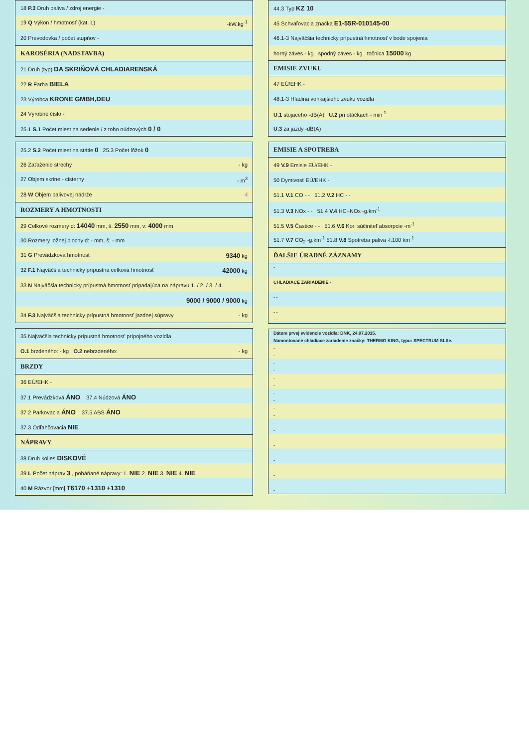| 18 P.3 Druh paliva / zdroj energie - |
| 19 Q Výkon / hmotnosť (kat. L) -kW.kg<sup>-1</sup> |
| 20 Prevodovka / počet stupňov - |
| KAROSÉRIA (NADSTAVBA) |
| 21 Druh (typ) DA SKRIŇOVÁ CHLADIARENSKÁ |
| 22 R Farba BIELA |
| 23 Výrobca KRONE GMBH,DEU |
| 24 Výrobné číslo - |
| 25.1 S.1 Počet miest na sedenie / z toho núdzových 0 / 0 |
| 25.2 S.2 Počet miest na státie 0 25.3 Počet lôžok 0 |
| 26 Zaťaženie strechy - kg |
| 27 Objem skrine - cisterny - m<sup>3</sup> |
| 28 W Objem palivovej nádrže -l |
| ROZMERY A HMOTNOSTI |
| 29 Celkové rozmery d: 14040 mm, š: 2550 mm, v: 4000 mm |
| 30 Rozmery ložnej plochy d: - mm, š: - mm |
| 31 G Prevádzková hmotnosť 9340 kg |
| 32 F.1 Najväčšia technicky prípustná celková hmotnosť 42000 kg |
| 33 N Najväčšia technicky prípustná hmotnosť pripadajúca na nápravu 1. / 2. / 3. / 4. |
| 9000 / 9000 / 9000 kg |
| 34 F.3 Najväčšia technicky prípustná hmotnosť jazdnej súpravy - kg |
| 35 Najväčšia technicky prípustná hmotnosť prípojného vozidla |
| O.1 brzdeného: - kg O.2 nebrzdeného: - kg |
| BRZDY |
| 36 EÚ/EHK - |
| 37.1 Prevádzková ÁNO 37.4 Núdzová ÁNO |
| 37.2 Parkovacia ÁNO 37.5 ABS ÁNO |
| 37.3 Odľahčovacia NIE |
| NÁPRAVY |
| 38 Druh kolies DISKOVÉ |
| 39 L Počet náprav 3 , poháňané nápravy: 1. NIE 2. NIE 3. NIE 4. NIE |
| 40 M Rázvor [mm] T6170 +1310 +1310 |
| 44.3 Typ KZ 10 |
| 45 Schvaľovacia značka E1-55R-010145-00 |
| 46.1-3 Najväčšia technicky prípustná hmotnosť v bode spojenia |
| horný záves - kg spodný záves - kg točnica 15000 kg |
| EMISIE ZVUKU |
| 47 EÚ/EHK - |
| 48.1-3 Hladina vonkajšieho zvuku vozidla |
| U.1 stojaceho -dB(A) U.2 pri otáčkach - min<sup>-1</sup> |
| U.3 za jazdy -dB(A) |
| EMISIE A SPOTREBA |
| --- |
| 49 V.9 Emisie EÚ/EHK - |
| 50 Dymivosť EÚ/EHK - |
| 51.1 V.1 CO - - 51.2 V.2 HC - - |
| 51.3 V.3 NOx - - 51.4 V.4 HC+NOx -g.km<sup>-1</sup> |
| 51.5 V.5 Častice - - 51.6 V.6 Kor. súčiniteľ absorpcie -m<sup>-1</sup> |
| 51.7 V.7 CO<sub>2</sub> -g.km<sup>-1</sup> 51.8 V.8 Spotreba paliva -l.100 km<sup>-1</sup> |
| ĎALŠIE ÚRADNÉ ZÁZNAMY |
| - |
| - |
| CHLADIACE ZARIADENIE - |
| - - |
| - - |
| - - |
| - - |
| - - |
| Dátum prvej evidencie vozidla: DNK, 24.07.2015. |
| Namontované chladiace zariadenie značky: THERMO KING, typu: SPECTRUM SLXe. |
| - |
| - |
| - |
| - |
| - |
| - |
| - |
| - |
| - |
| - |
| - |
| - |
| - |
| - |
| - |
| - |
| - |
| - |
| - |
| - |